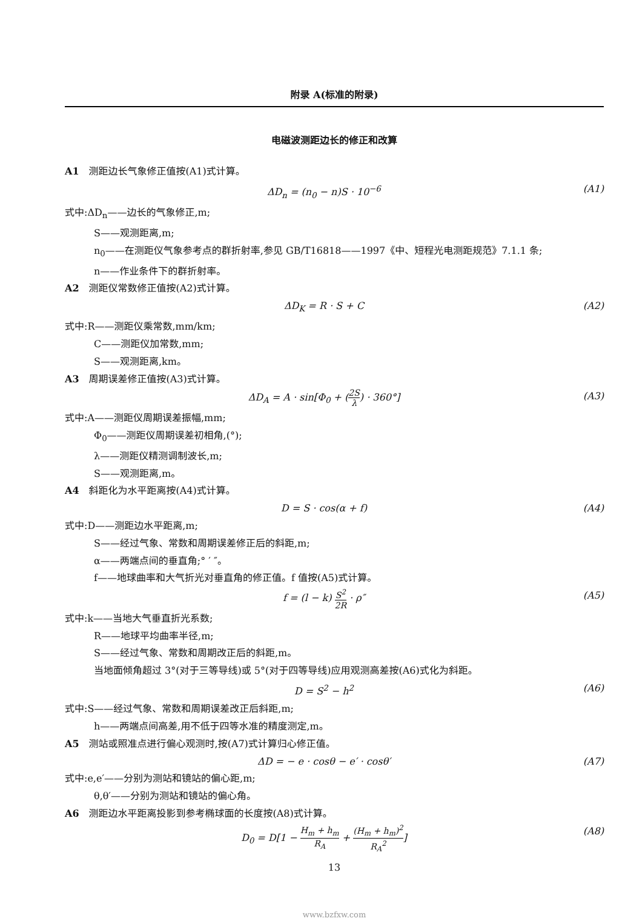附录 A(标准的附录)
电磁波测距边长的修正和改算
A1　测距边长气象修正值按(A1)式计算。
ΔD<sub>n</sub> = (n<sub>0</sub> − n)S · 10<sup>−6</sup> (A1)
式中:ΔD<sub>n</sub>——边长的气象修正,m;
S——观测距离,m;
n<sub>0</sub>——在测距仪气象参考点的群折射率,参见 GB/T16818——1997《中、短程光电测距规范》7.1.1 条;
n——作业条件下的群折射率。
A2　测距仪常数修正值按(A2)式计算。
ΔD<sub>K</sub> = R · S + C (A2)
式中:R——测距仪乘常数,mm/km;
C——测距仪加常数,mm;
S——观测距离,km。
A3　周期误差修正值按(A3)式计算。
ΔD<sub>A</sub> = A · sin[Φ<sub>0</sub> + (2S λ) · 360°] (A3)
式中:A——测距仪周期误差振幅,mm;
Φ<sub>0</sub>——测距仪周期误差初相角,(°);
λ——测距仪精测调制波长,m;
S——观测距离,m。
A4　斜距化为水平距离按(A4)式计算。
D = S · cos(α + f) (A4)
式中:D——测距边水平距离,m;
S——经过气象、常数和周期误差修正后的斜距,m;
α——两端点间的垂直角;° ′ ″。
f——地球曲率和大气折光对垂直角的修正值。f 值按(A5)式计算。
f = (l − k) S<sup>2</sup> 2R · ρ″ (A5)
式中:k——当地大气垂直折光系数;
R——地球平均曲率半径,m;
S——经过气象、常数和周期改正后的斜距,m。
当地面倾角超过 3°(对于三等导线)或 5°(对于四等导线)应用观测高差按(A6)式化为斜距。
D = S<sup>2</sup> − h<sup>2</sup> (A6)
式中:S——经过气象、常数和周期误差改正后斜距,m;
h——两端点间高差,用不低于四等水准的精度测定,m。
A5　测站或照准点进行偏心观测时,按(A7)式计算归心修正值。
ΔD = − e · cosθ − e′ · cosθ′ (A7)
式中:e,e′——分别为测站和镜站的偏心距,m;
θ,θ′——分别为测站和镜站的偏心角。
A6　测距边水平距离投影到参考椭球面的长度按(A8)式计算。
D<sub>0</sub> = D[1 − H<sub>m</sub> + h<sub>m</sub> R<sub>A</sub> + (H<sub>m</sub> + h<sub>m</sub>)<sup>2</sup> R<sub>A</sub><sup>2</sup>] (A8)
13
www.bzfxw.com